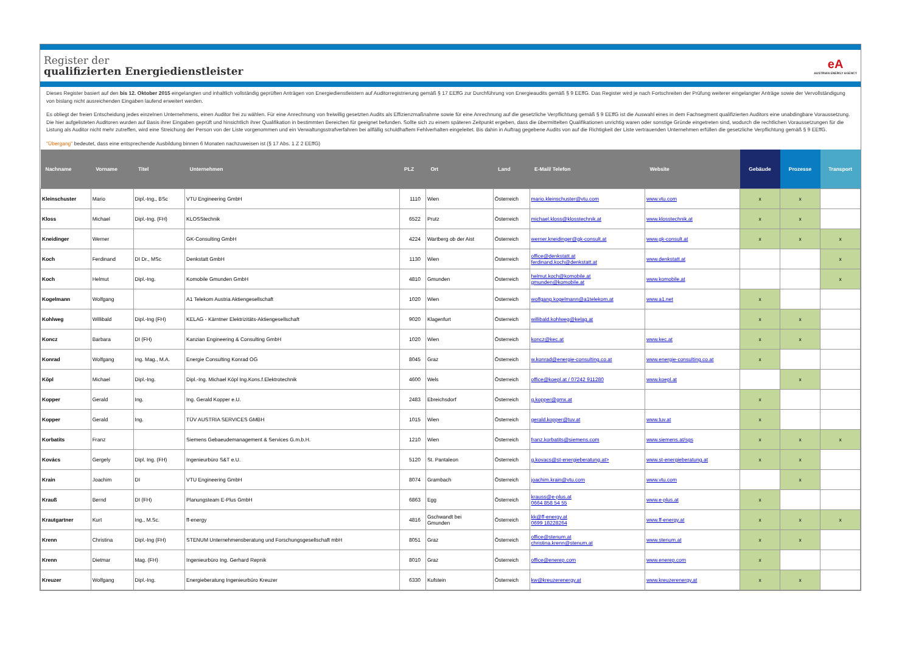Register der
qualifizierten Energiedienstleister
eA
AUSTRIAN ENERGY AGENCY
Dieses Register basiert auf den bis 12. Oktober 2015 eingelangten und inhaltlich vollständig geprüften Anträgen von Energiedienstleistern auf Auditorregistrierung gemäß § 17 EEffG zur Durchführung von Energieaudits gemäß § 9 EEffG. Das Register wird je nach Fortschreiten der Prüfung weiterer eingelangter Anträge sowie der Vervollständigung von bislang nicht ausreichenden Eingaben laufend erweitert werden.
Es obliegt der freien Entscheidung jedes einzelnen Unternehmens, einen Auditor frei zu wählen. Für eine Anrechnung von freiwillig gesetzten Audits als Effizienzmaßnahme sowie für eine Anrechnung auf die gesetzliche Verpflichtung gemäß § 9 EEffG ist die Auswahl eines in dem Fachsegment qualifizierten Auditors eine unabdingbare Voraussetzung. Die hier aufgelisteten Auditoren wurden auf Basis ihrer Eingaben geprüft und hinsichtlich ihrer Qualifikation in bestimmten Bereichen für geeignet befunden. Sollte sich zu einem späteren Zeitpunkt ergeben, dass die übermittelten Qualifikationen unrichtig waren oder sonstige Gründe eingetreten sind, wodurch die rechtlichen Voraussetzungen für die Listung als Auditor nicht mehr zutreffen, wird eine Streichung der Person von der Liste vorgenommen und ein Verwaltungsstrafverfahren bei allfällig schuldhaftem Fehlverhalten eingeleitet. Bis dahin in Auftrag gegebene Audits von auf die Richtigkeit der Liste vertrauenden Unternehmen erfüllen die gesetzliche Verpflichtung gemäß § 9 EEffG.
"Übergang" bedeutet, dass eine entsprechende Ausbildung binnen 6 Monaten nachzuweisen ist (§ 17 Abs. 1 Z 2 EEffG)
| Nachname | Vorname | Titel | Unternehmen | PLZ | Ort | Land | E-Mail/ Telefon | Website | Gebäude | Prozesse | Transport |
| --- | --- | --- | --- | --- | --- | --- | --- | --- | --- | --- | --- |
| Kleinschuster | Mario | Dipl.-Ing., BSc | VTU Engineering GmbH | 1110 | Wien | Österreich | mario.kleinschuster@vtu.com | www.vtu.com | x | x | |
| Kloss | Michael | Dipl.-Ing. (FH) | KLOSStechnik | 6522 | Prutz | Österreich | michael.kloss@klosstechnik.at | www.klosstechnik.at | x | x | |
| Kneidinger | Werner | | GK-Consulting GmbH | 4224 | Wartberg ob der Aist | Österreich | werner.kneidinger@gk-consult.at | www.gk-consult.at | x | x | x |
| Koch | Ferdinand | DI Dr., MSc | Denkstatt GmbH | 1130 | Wien | Österreich | office@denkstatt.at ferdinand.koch@denkstatt.at | www.denkstatt.at | | | x |
| Koch | Helmut | Dipl.-Ing. | Komobile Gmunden GmbH | 4810 | Gmunden | Österreich | helmut.koch@komobile.at gmunden@komobile.at | www.komobile.at | | | x |
| Kogelmann | Wolfgang | | A1 Telekom Austria Aktiengesellschaft | 1020 | Wien | Österreich | wolfgang.kogelmann@a1telekom.at | www.a1.net | x | | |
| Kohlweg | Willibald | Dipl.-Ing (FH) | KELAG - Kärntner Elektrizitäts-Aktiengesellschaft | 9020 | Klagenfurt | Österreich | willibald.kohlweg@kelag.at | | x | x | |
| Koncz | Barbara | DI (FH) | Kanzian Engineering & Consulting GmbH | 1020 | Wien | Österreich | koncz@kec.at | www.kec.at | x | x | |
| Konrad | Wolfgang | Ing. Mag., M.A. | Energie Consulting Konrad OG | 8045 | Graz | Österreich | w.konrad@energie-consulting.co.at | www.energie-consulting.co.at | x | | |
| Köpl | Michael | Dipl.-Ing. | Dipl.-Ing. Michael Köpl Ing.Kons.f.Elektrotechnik | 4600 | Wels | Österreich | office@koepl.at / 07242 911280 | www.koepl.at | | x | |
| Kopper | Gerald | Ing. | Ing. Gerald Kopper e.U. | 2483 | Ebreichsdorf | Österreich | g.kopper@gmx.at | | x | | |
| Kopper | Gerald | Ing. | TÜV AUSTRIA SERVICES GMBH | 1015 | Wien | Österreich | gerald.kopper@tuv.at | www.tuv.at | x | | |
| Korbatits | Franz | | Siemens Gebaeudemanagement & Services G.m.b.H. | 1210 | Wien | Österreich | franz.korbatits@siemens.com | www.siemens.at/sgs | x | x | x |
| Kovács | Gergely | Dipl. Ing. (FH) | Ingenieurbüro S&T e.U. | 5120 | St. Pantaleon | Österreich | g.kovacs@st-energieberatung.at> | www.st-energieberatung.at | x | x | |
| Krain | Joachim | DI | VTU Engineering GmbH | 8074 | Grambach | Österreich | joachim.krain@vtu.com | www.vtu.com | | x | |
| Krauß | Bernd | DI (FH) | Planungsteam E-Plus GmbH | 6863 | Egg | Österreich | krauss@e-plus.at 0664 858 54 55 | www.e-plus.at | x | | |
| Krautgartner | Kurt | Ing., M.Sc. | ff-energy | 4816 | Gschwandt bei Gmunden | Österreich | kk@ff-energy.at 0699 18228264 | www.ff-energy.at | x | x | x |
| Krenn | Christina | Dipl.-Ing (FH) | STENUM Unternehmensberatung und Forschungsgesellschaft mbH | 8051 | Graz | Österreich | office@stenum.at christina.krenn@stenum.at | www.stenum.at | x | x | |
| Krenn | Dietmar | Mag. (FH) | Ingenieurbüro Ing. Gerhard Repnik | 8010 | Graz | Österreich | office@enerep.com | www.enerep.com | x | | |
| Kreuzer | Wolfgang | Dipl.-Ing. | Energieberatung Ingenieurbüro Kreuzer | 6330 | Kufstein | Österreich | kw@kreuzerenergy.at | www.kreuzerenergy.at | x | x | |